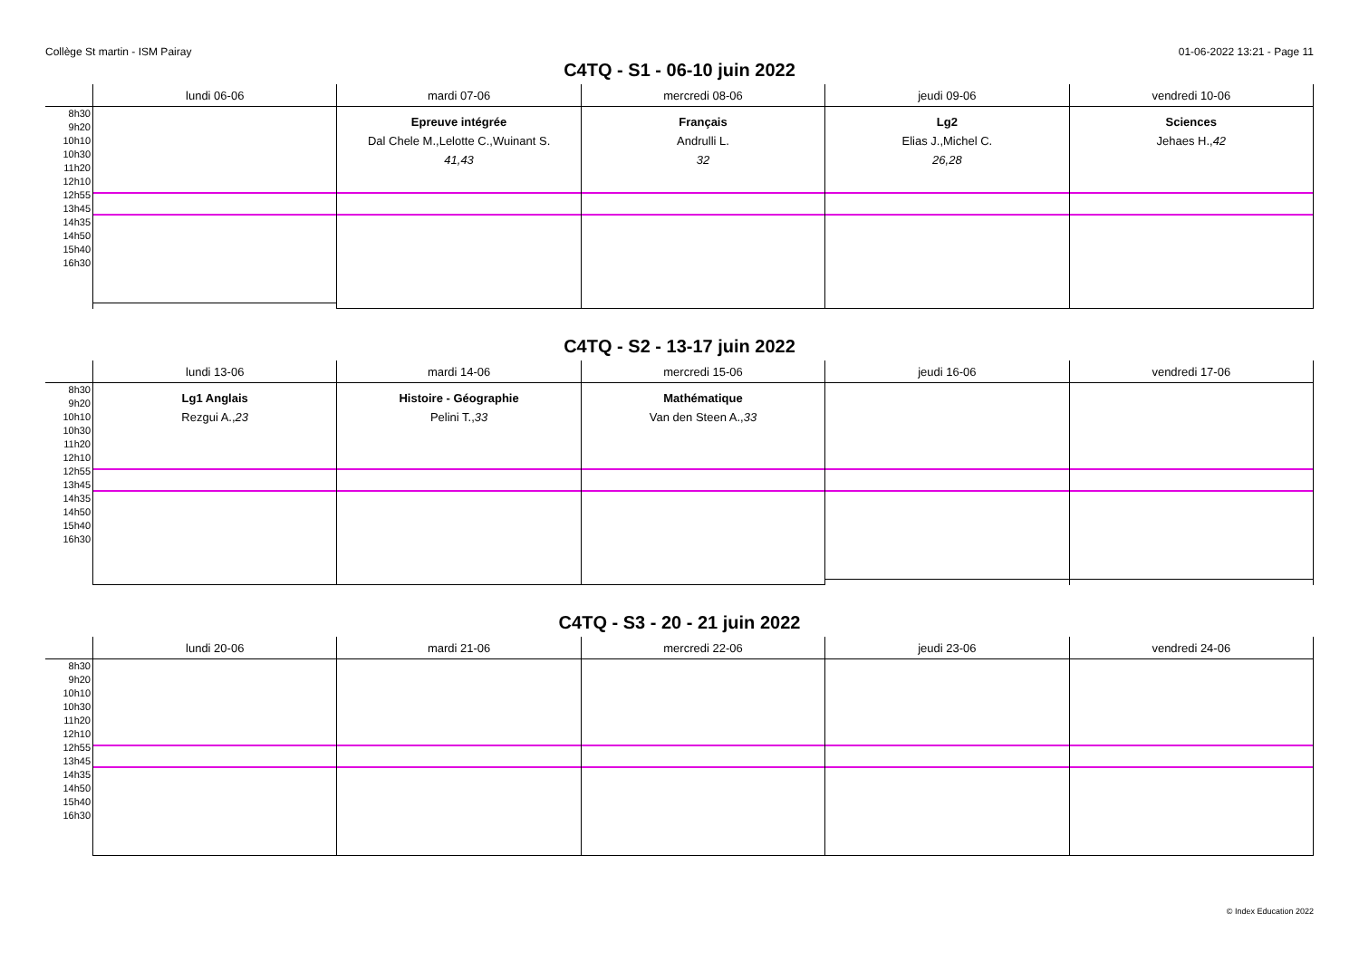Collège St martin - ISM Pairay 01-06-2022 13:21 - Page 11
C4TQ - S1 - 06-10 juin 2022
| | lundi 06-06 | mardi 07-06 | mercredi 08-06 | jeudi 09-06 | vendredi 10-06 |
| --- | --- | --- | --- | --- | --- |
| 8h30 9h20 10h10 10h30 11h20 12h10 12h55 13h45 14h35 14h50 15h40 16h30 | | Epreuve intégrée Dal Chele M.,Lelotte C.,Wuinant S. 41,43 | Français Andrulli L. 32 | Lg2 Elias J.,Michel C. 26,28 | Sciences Jehaes H., 42 |
C4TQ - S2 - 13-17 juin 2022
| | lundi 13-06 | mardi 14-06 | mercredi 15-06 | jeudi 16-06 | vendredi 17-06 |
| --- | --- | --- | --- | --- | --- |
| 8h30 9h20 10h10 10h30 11h20 12h10 12h55 13h45 14h35 14h50 15h40 16h30 | Lg1 Anglais Rezgui A., 23 | Histoire - Géographie Pelini T., 33 | Mathématique Van den Steen A., 33 | | |
C4TQ - S3 - 20 - 21 juin 2022
| | lundi 20-06 | mardi 21-06 | mercredi 22-06 | jeudi 23-06 | vendredi 24-06 |
| --- | --- | --- | --- | --- | --- |
| 8h30 9h20 10h10 10h30 11h20 12h10 12h55 13h45 14h35 14h50 15h40 16h30 | | | | | |
© Index Education 2022